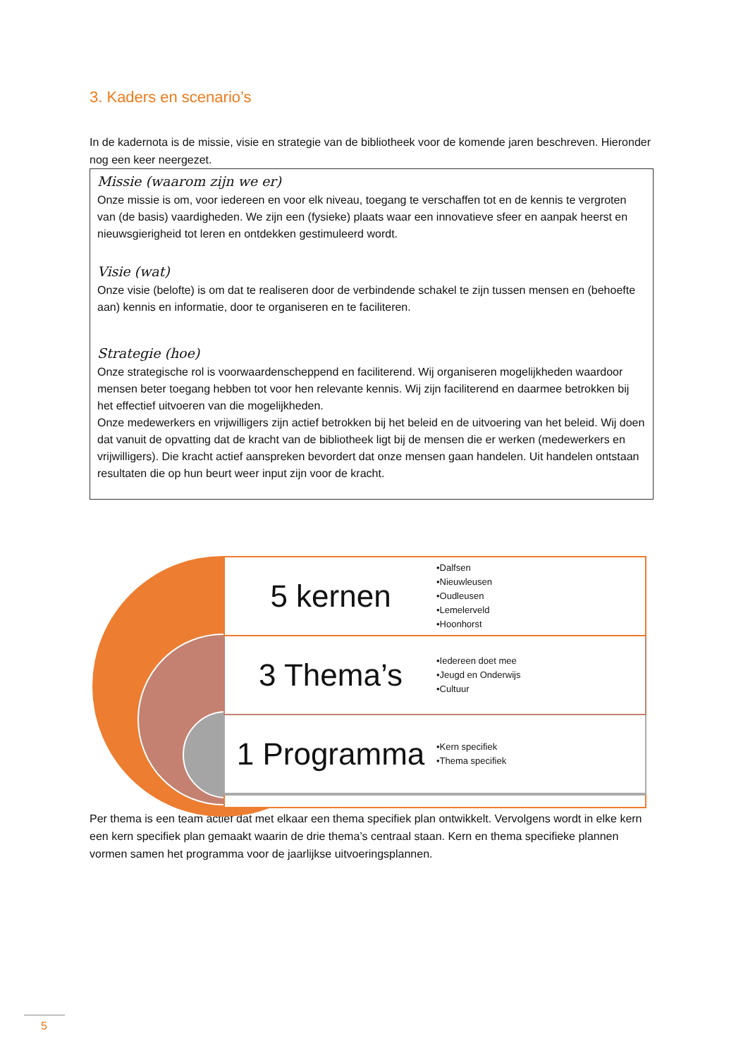3. Kaders en scenario’s
In de kadernota is de missie, visie en strategie van de bibliotheek voor de komende jaren beschreven. Hieronder nog een keer neergezet.
Missie (waarom zijn we er)
Onze missie is om, voor iedereen en voor elk niveau, toegang te verschaffen tot en de kennis te vergroten van (de basis) vaardigheden. We zijn een (fysieke) plaats waar een innovatieve sfeer en aanpak heerst en nieuwsgierigheid tot leren en ontdekken gestimuleerd wordt.
Visie (wat)
Onze visie (belofte) is om dat te realiseren door de verbindende schakel te zijn tussen mensen en (behoefte aan) kennis en informatie, door te organiseren en te faciliteren.
Strategie (hoe)
Onze strategische rol is voorwaardenscheppend en faciliterend. Wij organiseren mogelijkheden waardoor mensen beter toegang hebben tot voor hen relevante kennis. Wij zijn faciliterend en daarmee betrokken bij het effectief uitvoeren van die mogelijkheden.
Onze medewerkers en vrijwilligers zijn actief betrokken bij het beleid en de uitvoering van het beleid. Wij doen dat vanuit de opvatting dat de kracht van de bibliotheek ligt bij de mensen die er werken (medewerkers en vrijwilligers). Die kracht actief aanspreken bevordert dat onze mensen gaan handelen. Uit handelen ontstaan resultaten die op hun beurt weer input zijn voor de kracht.
5 kernen
•Dalfsen
•Nieuwleusen
•Oudleusen
•Lemelerveld
•Hoonhorst
3 Thema’s
•Iedereen doet mee
•Jeugd en Onderwijs
•Cultuur
1 Programma
•Kern specifiek
•Thema specifiek
Per thema is een team actief dat met elkaar een thema specifiek plan ontwikkelt. Vervolgens wordt in elke kern een kern specifiek plan gemaakt waarin de drie thema’s centraal staan. Kern en thema specifieke plannen vormen samen het programma voor de jaarlijkse uitvoeringsplannen.
5